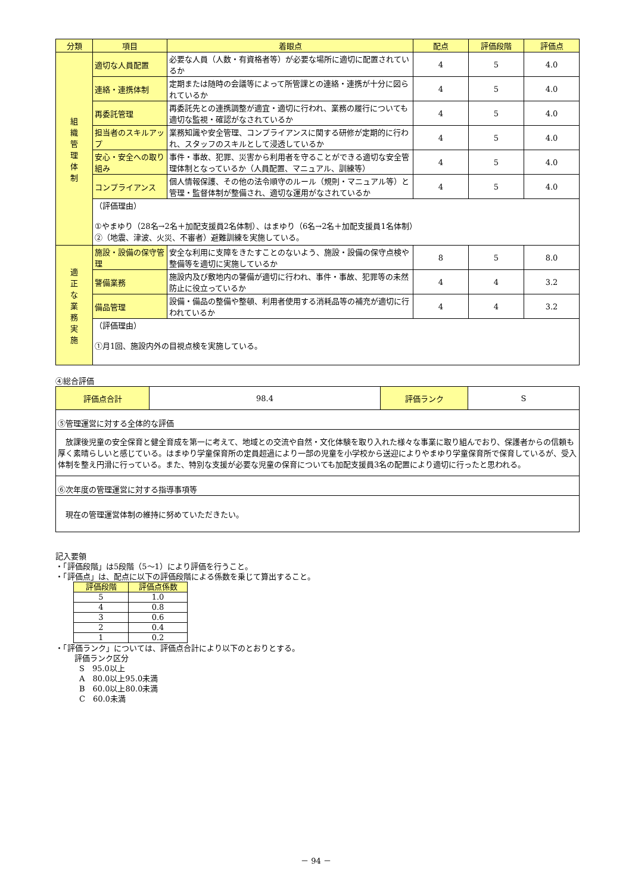| 分類 | 項目 | 着眼点 | 配点 | 評価段階 | 評価点 |
| --- | --- | --- | --- | --- | --- |
| 組 織 管 理 体 制 | 適切な人員配置 | 必要な人員（人数・有資格者等）が必要な場所に適切に配置されているか | 4 | 5 | 4.0 |
| | 連絡・連携体制 | 定期または随時の会議等によって所管課との連絡・連携が十分に図られているか | 4 | 5 | 4.0 |
| | 再委託管理 | 再委託先との連携調整が適宜・適切に行われ、業務の履行についても適切な監視・確認がなされているか | 4 | 5 | 4.0 |
| | 担当者のスキルアップ | 業務知識や安全管理、コンプライアンスに関する研修が定期的に行われ、スタッフのスキルとして浸透しているか | 4 | 5 | 4.0 |
| | 安心・安全への取り組み | 事件・事故、犯罪、災害から利用者を守ることができる適切な安全管理体制となっているか（人員配置、マニュアル、訓練等） | 4 | 5 | 4.0 |
| | コンプライアンス | 個人情報保護、その他の法令順守のルール（規則・マニュアル等）と管理・監督体制が整備され、適切な運用がなされているか | 4 | 5 | 4.0 |
| | （評価理由） ①やまゆり（28名→2名＋加配支援員2名体制）、はまゆり（6名→2名＋加配支援員1名体制） ②（地震、津波、火災、不審者）避難訓練を実施している。 | | | | |
| 適 正 な 業 務 実 施 | 施設・設備の保守管理 | 安全な利用に支障をきたすことのないよう、施設・設備の保守点検や整備等を適切に実施しているか | 8 | 5 | 8.0 |
| | 警備業務 | 施設内及び敷地内の警備が適切に行われ、事件・事故、犯罪等の未然防止に役立っているか | 4 | 4 | 3.2 |
| | 備品管理 | 設備・備品の整備や整頓、利用者使用する消耗品等の補充が適切に行われているか | 4 | 4 | 3.2 |
| | （評価理由） ①月1回、施設内外の目視点検を実施している。 | | | | |
④総合評価
| 評価点合計 | 98.4 | 評価ランク | S |
| ⑤管理運営に対する全体的な評価 | | | |
| 放課後児童の安全保育と健全育成を第一に考えて、地域との交流や自然・文化体験を取り入れた様々な事業に取り組んでおり、保護者からの信頼も厚く素晴らしいと感じている。はまゆり学童保育所の定員超過により一部の児童を小学校から送迎によりやまゆり学童保育所で保育しているが、受入体制を整え円滑に行っている。また、特別な支援が必要な児童の保育についても加配支援員3名の配置により適切に行ったと思われる。 | | | |
| ⑥次年度の管理運営に対する指導事項等 | | | |
| 現在の管理運営体制の維持に努めていただきたい。 | | | |
記入要領
・「評価段階」は5段階（5～1）により評価を行うこと。
・「評価点」は、配点に以下の評価段階による係数を乗じて算出すること。
| 評価段階 | 評価点係数 |
| --- | --- |
| 5 | 1.0 |
| 4 | 0.8 |
| 3 | 0.6 |
| 2 | 0.4 |
| 1 | 0.2 |
・「評価ランク」については、評価点合計により以下のとおりとする。
評価ランク区分
S　95.0以上
A　80.0以上95.0未満
B　60.0以上80.0未満
C　60.0未満
－ 94 －